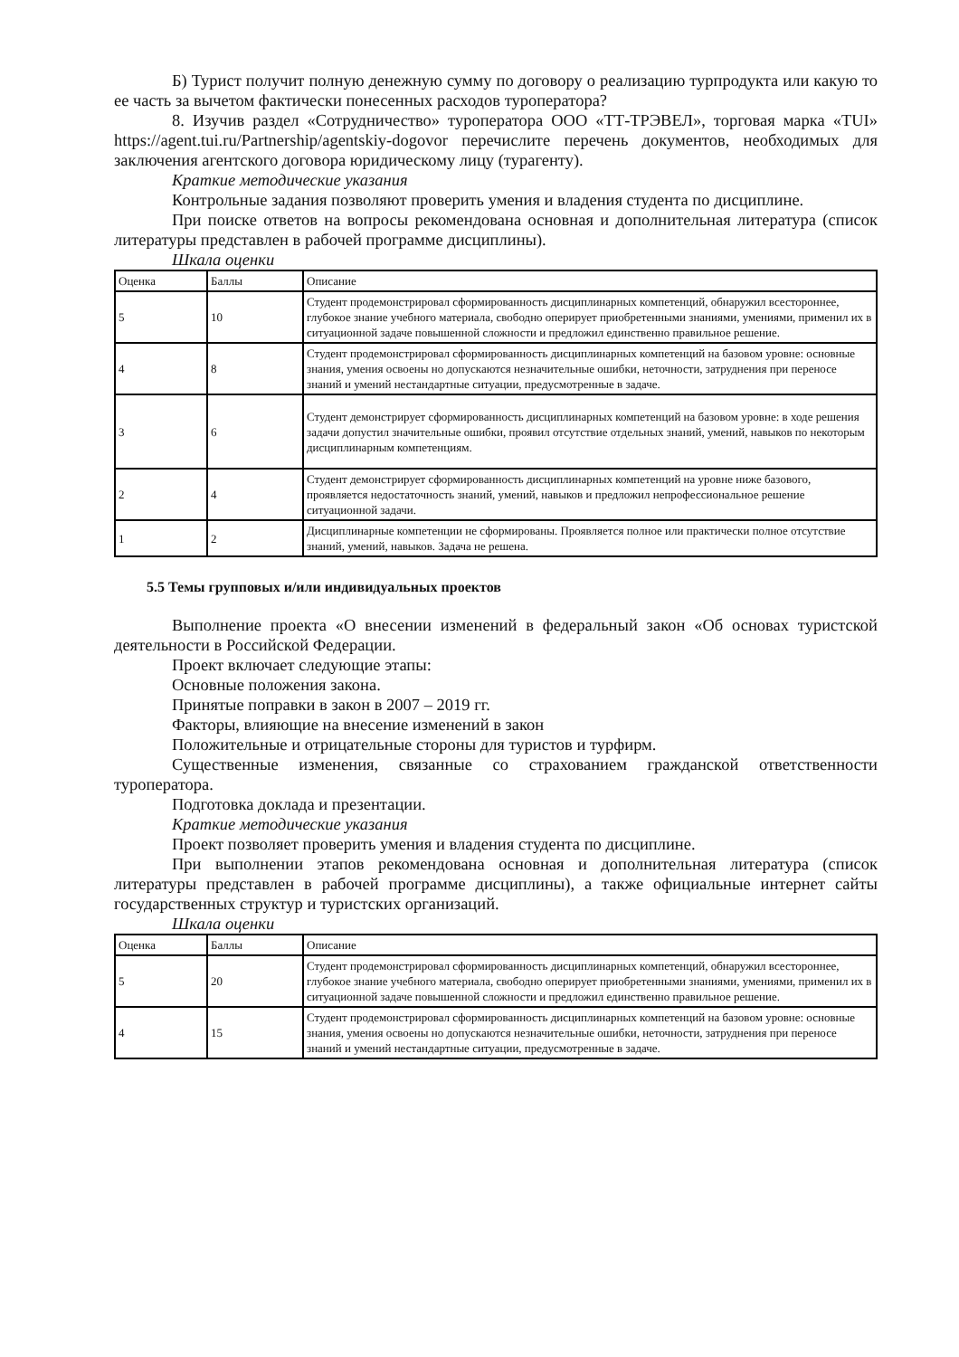Б) Турист получит полную денежную сумму по договору о реализацию турпродукта или какую то ее часть за вычетом фактически понесенных расходов туроператора?
8. Изучив раздел «Сотрудничество» туроператора ООО «ТТ-ТРЭВЕЛ», торговая марка «TUI» https://agent.tui.ru/Partnership/agentskiy-dogovor перечислите перечень документов, необходимых для заключения агентского договора юридическому лицу (турагенту).
Краткие методические указания
Контрольные задания позволяют проверить умения и владения студента по дисциплине.
При поиске ответов на вопросы рекомендована основная и дополнительная литература (список литературы представлен в рабочей программе дисциплины).
Шкала оценки
| Оценка | Баллы | Описание |
| 5 | 10 | Студент продемонстрировал сформированность дисциплинарных компетенций, обнаружил всестороннее, глубокое знание учебного материала, свободно оперирует приобретенными знаниями, умениями, применил их в ситуационной задаче повышенной сложности и предложил единственно правильное решение. |
| 4 | 8 | Студент продемонстрировал сформированность дисциплинарных компетенций на базовом уровне: основные знания, умения освоены но допускаются незначительные ошибки, неточности, затруднения при переносе знаний и умений нестандартные ситуации, предусмотренные в задаче. |
| 3 | 6 | Студент демонстрирует сформированность дисциплинарных компетенций на базовом уровне: в ходе решения задачи допустил значительные ошибки, проявил отсутствие отдельных знаний, умений, навыков по некоторым дисциплинарным компетенциям. |
| 2 | 4 | Студент демонстрирует сформированность дисциплинарных компетенций на уровне ниже базового, проявляется недостаточность знаний, умений, навыков и предложил непрофессиональное решение ситуационной задачи. |
| 1 | 2 | Дисциплинарные компетенции не сформированы. Проявляется полное или практически полное отсутствие знаний, умений, навыков. Задача не решена. |
5.5 Темы групповых и/или индивидуальных проектов
Выполнение проекта «О внесении изменений в федеральный закон «Об основах туристской деятельности в Российской Федерации.
Проект включает следующие этапы:
Основные положения закона.
Принятые поправки в закон в 2007 – 2019 гг.
Факторы, влияющие на внесение изменений в закон
Положительные и отрицательные стороны для туристов и турфирм.
Существенные изменения, связанные со страхованием гражданской ответственности туроператора.
Подготовка доклада и презентации.
Краткие методические указания
Проект позволяет проверить умения и владения студента по дисциплине.
При выполнении этапов рекомендована основная и дополнительная литература (список литературы представлен в рабочей программе дисциплины), а также официальные интернет сайты государственных структур и туристских организаций.
Шкала оценки
| Оценка | Баллы | Описание |
| 5 | 20 | Студент продемонстрировал сформированность дисциплинарных компетенций, обнаружил всестороннее, глубокое знание учебного материала, свободно оперирует приобретенными знаниями, умениями, применил их в ситуационной задаче повышенной сложности и предложил единственно правильное решение. |
| 4 | 15 | Студент продемонстрировал сформированность дисциплинарных компетенций на базовом уровне: основные знания, умения освоены но допускаются незначительные ошибки, неточности, затруднения при переносе знаний и умений нестандартные ситуации, предусмотренные в задаче. |